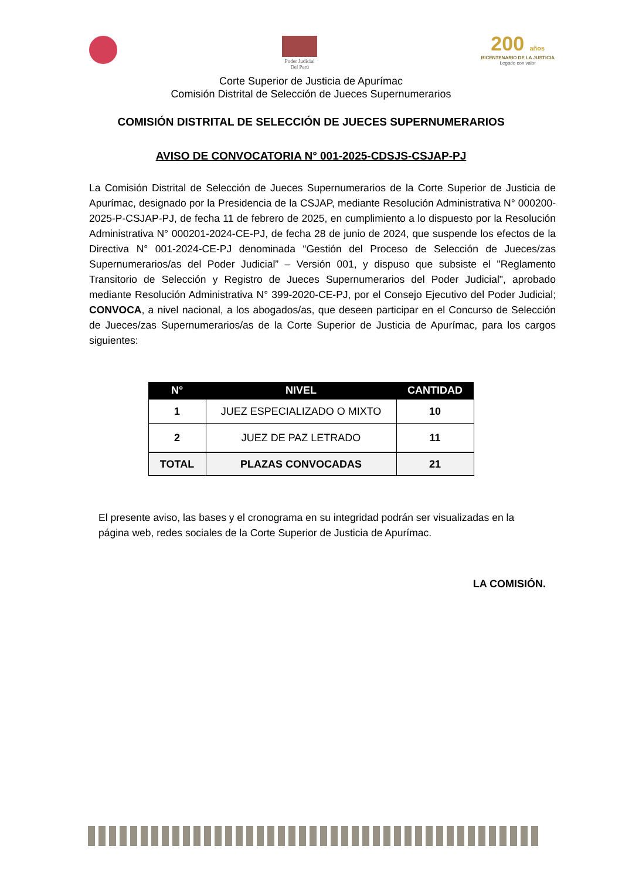Poder Judicial
Del Perú
200 años
BICENTENARIO DE LA JUSTICIA
Legado con valor
Corte Superior de Justicia de Apurímac
Comisión Distrital de Selección de Jueces Supernumerarios
COMISIÓN DISTRITAL DE SELECCIÓN DE JUECES SUPERNUMERARIOS
AVISO DE CONVOCATORIA N° 001-2025-CDSJS-CSJAP-PJ
La Comisión Distrital de Selección de Jueces Supernumerarios de la Corte Superior de Justicia de Apurímac, designado por la Presidencia de la CSJAP, mediante Resolución Administrativa N° 000200-2025-P-CSJAP-PJ, de fecha 11 de febrero de 2025, en cumplimiento a lo dispuesto por la Resolución Administrativa N° 000201-2024-CE-PJ, de fecha 28 de junio de 2024, que suspende los efectos de la Directiva N° 001-2024-CE-PJ denominada “Gestión del Proceso de Selección de Jueces/zas Supernumerarios/as del Poder Judicial” – Versión 001, y dispuso que subsiste el "Reglamento Transitorio de Selección y Registro de Jueces Supernumerarios del Poder Judicial", aprobado mediante Resolución Administrativa N° 399-2020-CE-PJ, por el Consejo Ejecutivo del Poder Judicial; CONVOCA, a nivel nacional, a los abogados/as, que deseen participar en el Concurso de Selección de Jueces/zas Supernumerarios/as de la Corte Superior de Justicia de Apurímac, para los cargos siguientes:
| N° | NIVEL | CANTIDAD |
| --- | --- | --- |
| 1 | JUEZ ESPECIALIZADO O MIXTO | 10 |
| 2 | JUEZ DE PAZ LETRADO | 11 |
| TOTAL | PLAZAS CONVOCADAS | 21 |
El presente aviso, las bases y el cronograma en su integridad podrán ser visualizadas en la página web, redes sociales de la Corte Superior de Justicia de Apurímac.
LA COMISIÓN.